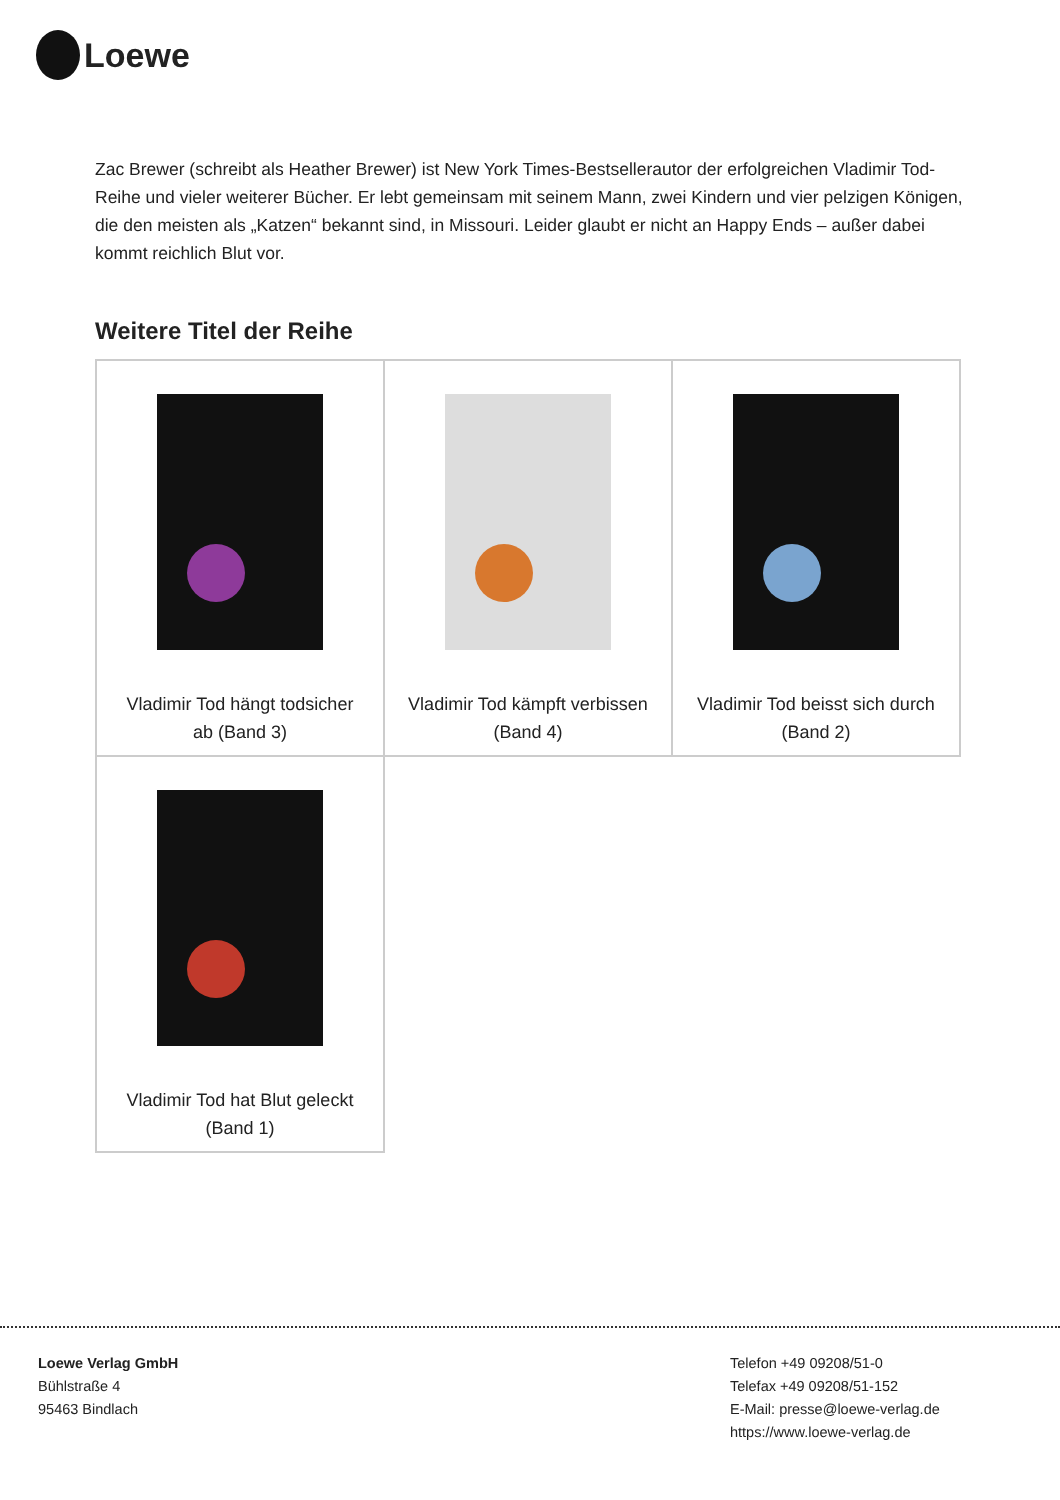Loewe
Zac Brewer (schreibt als Heather Brewer) ist New York Times-Bestsellerautor der erfolgreichen Vladimir Tod-Reihe und vieler weiterer Bücher. Er lebt gemeinsam mit seinem Mann, zwei Kindern und vier pelzigen Königen, die den meisten als „Katzen“ bekannt sind, in Missouri. Leider glaubt er nicht an Happy Ends – außer dabei kommt reichlich Blut vor.
Weitere Titel der Reihe
| Vladimir Tod hängt todsicher ab (Band 3) | Vladimir Tod kämpft verbissen (Band 4) | Vladimir Tod beisst sich durch (Band 2) |
| Vladimir Tod hat Blut geleckt (Band 1) | | |
Loewe Verlag GmbH
Bühlstraße 4
95463 Bindlach
Telefon +49 09208/51-0
Telefax +49 09208/51-152
E-Mail: presse@loewe-verlag.de
https://www.loewe-verlag.de